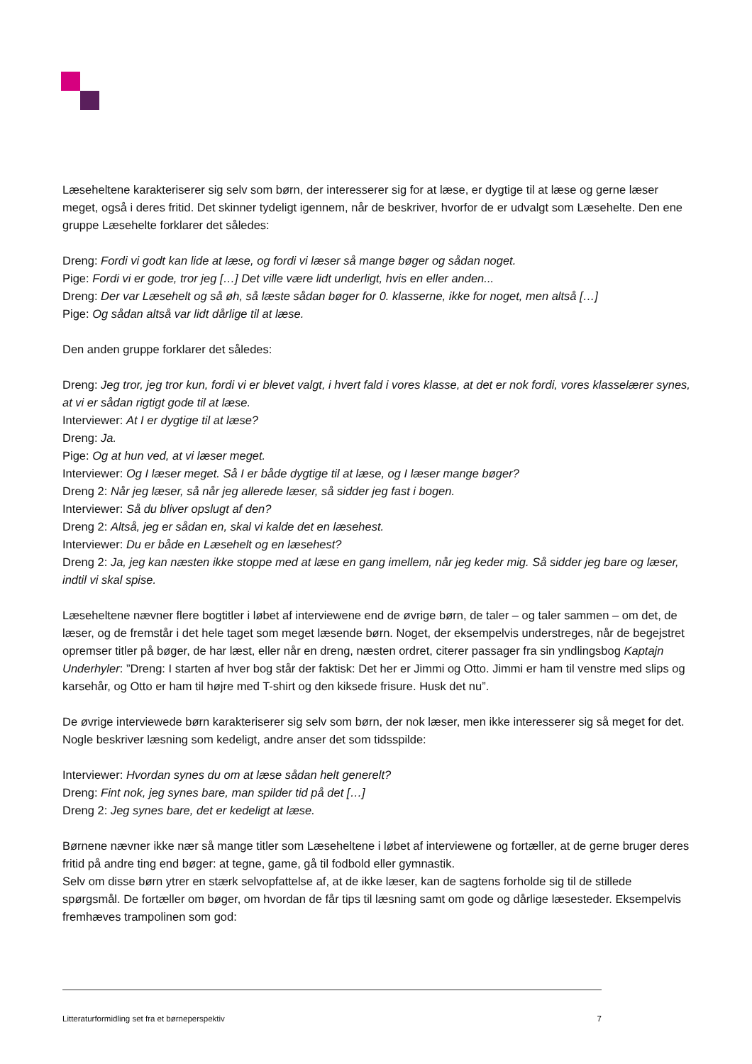Læseheltene karakteriserer sig selv som børn, der interesserer sig for at læse, er dygtige til at læse og gerne læser meget, også i deres fritid. Det skinner tydeligt igennem, når de beskriver, hvorfor de er udvalgt som Læsehelte. Den ene gruppe Læsehelte forklarer det således:
Dreng: Fordi vi godt kan lide at læse, og fordi vi læser så mange bøger og sådan noget.
Pige: Fordi vi er gode, tror jeg […] Det ville være lidt underligt, hvis en eller anden...
Dreng: Der var Læsehelt og så øh, så læste sådan bøger for 0. klasserne, ikke for noget, men altså […]
Pige: Og sådan altså var lidt dårlige til at læse.
Den anden gruppe forklarer det således:
Dreng: Jeg tror, jeg tror kun, fordi vi er blevet valgt, i hvert fald i vores klasse, at det er nok fordi, vores klasselærer synes, at vi er sådan rigtigt gode til at læse.
Interviewer: At I er dygtige til at læse?
Dreng: Ja.
Pige: Og at hun ved, at vi læser meget.
Interviewer: Og I læser meget. Så I er både dygtige til at læse, og I læser mange bøger?
Dreng 2: Når jeg læser, så når jeg allerede læser, så sidder jeg fast i bogen.
Interviewer: Så du bliver opslugt af den?
Dreng 2: Altså, jeg er sådan en, skal vi kalde det en læsehest.
Interviewer: Du er både en Læsehelt og en læsehest?
Dreng 2: Ja, jeg kan næsten ikke stoppe med at læse en gang imellem, når jeg keder mig. Så sidder jeg bare og læser, indtil vi skal spise.
Læseheltene nævner flere bogtitler i løbet af interviewene end de øvrige børn, de taler – og taler sammen – om det, de læser, og de fremstår i det hele taget som meget læsende børn. Noget, der eksempelvis understreges, når de begejstret opremser titler på bøger, de har læst, eller når en dreng, næsten ordret, citerer passager fra sin yndlingsbog Kaptajn Underhyler: ”Dreng: I starten af hver bog står der faktisk: Det her er Jimmi og Otto. Jimmi er ham til venstre med slips og karsehår, og Otto er ham til højre med T-shirt og den kiksede frisure. Husk det nu”.
De øvrige interviewede børn karakteriserer sig selv som børn, der nok læser, men ikke interesserer sig så meget for det. Nogle beskriver læsning som kedeligt, andre anser det som tidsspilde:
Interviewer: Hvordan synes du om at læse sådan helt generelt?
Dreng: Fint nok, jeg synes bare, man spilder tid på det […]
Dreng 2: Jeg synes bare, det er kedeligt at læse.
Børnene nævner ikke nær så mange titler som Læseheltene i løbet af interviewene og fortæller, at de gerne bruger deres fritid på andre ting end bøger: at tegne, game, gå til fodbold eller gymnastik.
Selv om disse børn ytrer en stærk selvopfattelse af, at de ikke læser, kan de sagtens forholde sig til de stillede spørgsmål. De fortæller om bøger, om hvordan de får tips til læsning samt om gode og dårlige læsesteder. Eksempelvis fremhæves trampolinen som god:
Litteraturformidling set fra et børneperspektiv 7